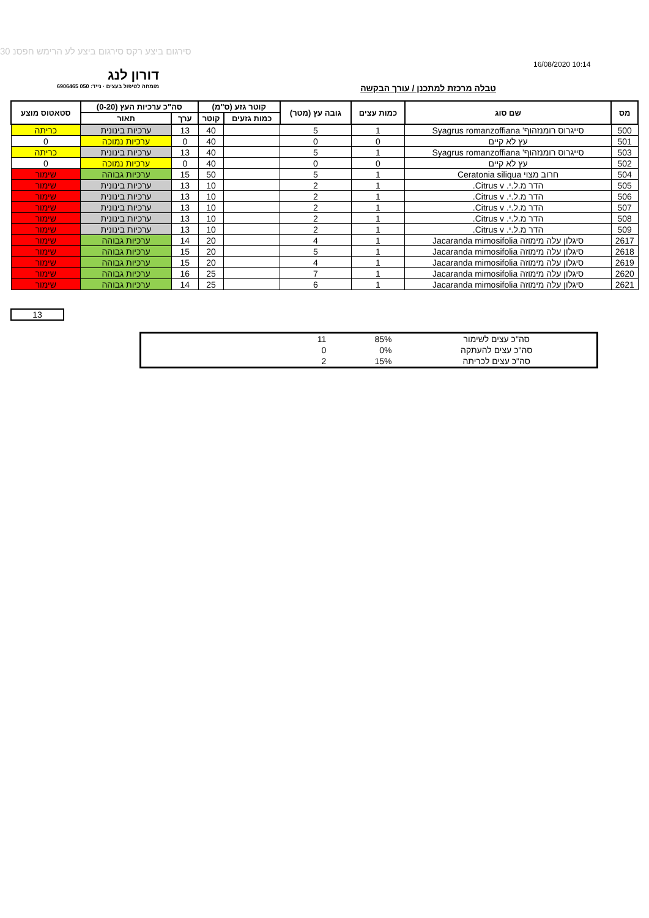סירגום ביצע רקס סירגום ביצע לע הרימש חפסנ 30
16/08/2020 10:14
דורון לנג
מומחה לטיפול בעצים · נייד: 050 6906465
טבלה מרכזת למתכנן / עורך הבקשה
| מס | שם סוג | כמות עצים | גובה עץ (מטר) | קוטר גזע (ס"מ) | | סה"כ ערכיות העץ (0-20) | | סטאטוס מוצע |
| --- | --- | --- | --- | --- | --- | --- | --- | --- |
| | | | | כמות גזעים | קוטר | ערך | תאור | |
| 500 | סייגרוס רומנזהוף' Syagrus romanzoffiana | 1 | 5 | | 40 | 13 | ערכיות בינונית | כריתה |
| 501 | עץ לא קיים | 0 | 0 | | 40 | 0 | ערכיות נמוכה | 0 |
| 503 | סייגרוס רומנזהוף' Syagrus romanzoffiana | 1 | 5 | | 40 | 13 | ערכיות בינונית | כריתה |
| 502 | עץ לא קיים | 0 | 0 | | 40 | 0 | ערכיות נמוכה | 0 |
| 504 | חרוב מצוי Ceratonia siliqua | 1 | 5 | | 50 | 15 | ערכיות גבוהה | שימור |
| 505 | הדר מ.ל.י. Citrus v. | 1 | 2 | | 10 | 13 | ערכיות בינונית | שימור |
| 506 | הדר מ.ל.י. Citrus v. | 1 | 2 | | 10 | 13 | ערכיות בינונית | שימור |
| 507 | הדר מ.ל.י. Citrus v. | 1 | 2 | | 10 | 13 | ערכיות בינונית | שימור |
| 508 | הדר מ.ל.י. Citrus v. | 1 | 2 | | 10 | 13 | ערכיות בינונית | שימור |
| 509 | הדר מ.ל.י. Citrus v. | 1 | 2 | | 10 | 13 | ערכיות בינונית | שימור |
| 2617 | סיגלון עלה מימוזה Jacaranda mimosifolia | 1 | 4 | | 20 | 14 | ערכיות גבוהה | שימור |
| 2618 | סיגלון עלה מימוזה Jacaranda mimosifolia | 1 | 5 | | 20 | 15 | ערכיות גבוהה | שימור |
| 2619 | סיגלון עלה מימוזה Jacaranda mimosifolia | 1 | 4 | | 20 | 15 | ערכיות גבוהה | שימור |
| 2620 | סיגלון עלה מימוזה Jacaranda mimosifolia | 1 | 7 | | 25 | 16 | ערכיות גבוהה | שימור |
| 2621 | סיגלון עלה מימוזה Jacaranda mimosifolia | 1 | 6 | | 25 | 14 | ערכיות גבוהה | שימור |
13
| סה"כ עצים לשימור | 85% | 11 | |
| סה"כ עצים להעתקה | 0% | 0 | |
| סה"כ עצים לכריתה | 15% | 2 | |